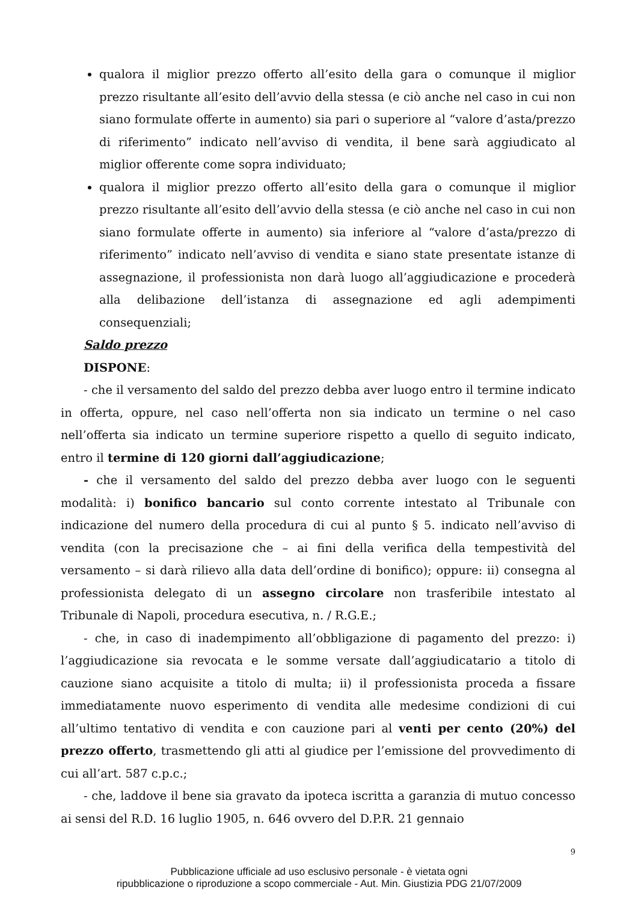qualora il miglior prezzo offerto all’esito della gara o comunque il miglior prezzo risultante all’esito dell’avvio della stessa (e ciò anche nel caso in cui non siano formulate offerte in aumento) sia pari o superiore al “valore d’asta/prezzo di riferimento” indicato nell’avviso di vendita, il bene sarà aggiudicato al miglior offerente come sopra individuato;
qualora il miglior prezzo offerto all’esito della gara o comunque il miglior prezzo risultante all’esito dell’avvio della stessa (e ciò anche nel caso in cui non siano formulate offerte in aumento) sia inferiore al “valore d’asta/prezzo di riferimento” indicato nell’avviso di vendita e siano state presentate istanze di assegnazione, il professionista non darà luogo all’aggiudicazione e procederà alla delibazione dell’istanza di assegnazione ed agli adempimenti consequenziali;
Saldo prezzo
DISPONE:
- che il versamento del saldo del prezzo debba aver luogo entro il termine indicato in offerta, oppure, nel caso nell’offerta non sia indicato un termine o nel caso nell’offerta sia indicato un termine superiore rispetto a quello di seguito indicato, entro il termine di 120 giorni dall’aggiudicazione;
- che il versamento del saldo del prezzo debba aver luogo con le seguenti modalità: i) bonifico bancario sul conto corrente intestato al Tribunale con indicazione del numero della procedura di cui al punto § 5. indicato nell’avviso di vendita (con la precisazione che – ai fini della verifica della tempestività del versamento – si darà rilievo alla data dell’ordine di bonifico); oppure: ii) consegna al professionista delegato di un assegno circolare non trasferibile intestato al Tribunale di Napoli, procedura esecutiva, n. / R.G.E.;
- che, in caso di inadempimento all’obbligazione di pagamento del prezzo: i) l’aggiudicazione sia revocata e le somme versate dall’aggiudicatario a titolo di cauzione siano acquisite a titolo di multa; ii) il professionista proceda a fissare immediatamente nuovo esperimento di vendita alle medesime condizioni di cui all’ultimo tentativo di vendita e con cauzione pari al venti per cento (20%) del prezzo offerto, trasmettendo gli atti al giudice per l’emissione del provvedimento di cui all’art. 587 c.p.c.;
- che, laddove il bene sia gravato da ipoteca iscritta a garanzia di mutuo concesso ai sensi del R.D. 16 luglio 1905, n. 646 ovvero del D.P.R. 21 gennaio
9
Pubblicazione ufficiale ad uso esclusivo personale - è vietata ogni
ripubblicazione o riproduzione a scopo commerciale - Aut. Min. Giustizia PDG 21/07/2009